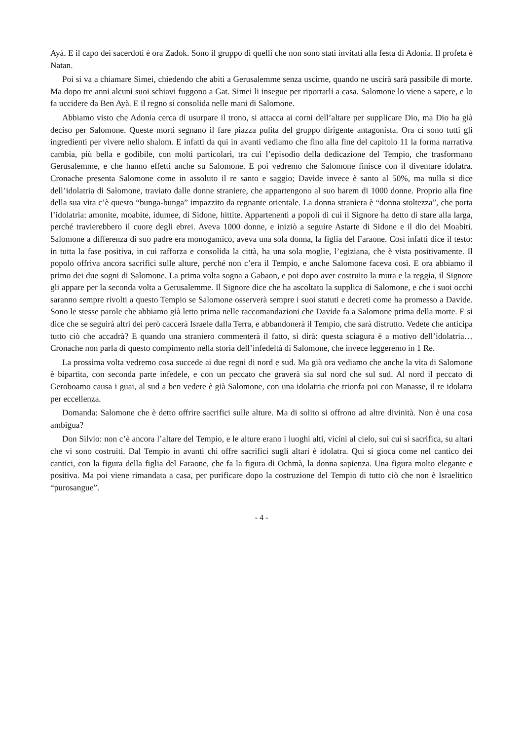Ayà. E il capo dei sacerdoti è ora Zadok. Sono il gruppo di quelli che non sono stati invitati alla festa di Adonia. Il profeta è Natan.
Poi si va a chiamare Simei, chiedendo che abiti a Gerusalemme senza uscirne, quando ne uscirà sarà passibile di morte. Ma dopo tre anni alcuni suoi schiavi fuggono a Gat. Simei li insegue per riportarli a casa. Salomone lo viene a sapere, e lo fa uccidere da Ben Ayà. E il regno si consolida nelle mani di Salomone.
Abbiamo visto che Adonia cerca di usurpare il trono, si attacca ai corni dell’altare per supplicare Dio, ma Dio ha già deciso per Salomone. Queste morti segnano il fare piazza pulita del gruppo dirigente antagonista. Ora ci sono tutti gli ingredienti per vivere nello shalom. E infatti da qui in avanti vediamo che fino alla fine del capitolo 11 la forma narrativa cambia, più bella e godibile, con molti particolari, tra cui l’episodio della dedicazione del Tempio, che trasformano Gerusalemme, e che hanno effetti anche su Salomone. E poi vedremo che Salomone finisce con il diventare idolatra. Cronache presenta Salomone come in assoluto il re santo e saggio; Davide invece è santo al 50%, ma nulla si dice dell’idolatria di Salomone, traviato dalle donne straniere, che appartengono al suo harem di 1000 donne. Proprio alla fine della sua vita c’è questo “bunga-bunga” impazzito da regnante orientale. La donna straniera è “donna stoltezza”, che porta l’idolatria: amonite, moabite, idumee, di Sidone, hittite. Appartenenti a popoli di cui il Signore ha detto di stare alla larga, perché travierebbero il cuore degli ebrei. Aveva 1000 donne, e iniziò a seguire Astarte di Sidone e il dio dei Moabiti. Salomone a differenza di suo padre era monogamico, aveva una sola donna, la figlia del Faraone. Così infatti dice il testo: in tutta la fase positiva, in cui rafforza e consolida la città, ha una sola moglie, l’egiziana, che è vista positivamente. Il popolo offriva ancora sacrifici sulle alture, perché non c’era il Tempio, e anche Salomone faceva così. E ora abbiamo il primo dei due sogni di Salomone. La prima volta sogna a Gabaon, e poi dopo aver costruito la mura e la reggia, il Signore gli appare per la seconda volta a Gerusalemme. Il Signore dice che ha ascoltato la supplica di Salomone, e che i suoi occhi saranno sempre rivolti a questo Tempio se Salomone osserverà sempre i suoi statuti e decreti come ha promesso a Davide. Sono le stesse parole che abbiamo già letto prima nelle raccomandazioni che Davide fa a Salomone prima della morte. E si dice che se seguirà altri dei però caccerà Israele dalla Terra, e abbandonerà il Tempio, che sarà distrutto. Vedete che anticipa tutto ciò che accadrà? E quando una straniero commenterà il fatto, si dirà: questa sciagura è a motivo dell’idolatria… Cronache non parla di questo compimento nella storia dell’infedeltà di Salomone, che invece leggeremo in 1 Re.
La prossima volta vedremo cosa succede ai due regni di nord e sud. Ma già ora vediamo che anche la vita di Salomone è bipartita, con seconda parte infedele, e con un peccato che graverà sia sul nord che sul sud. Al nord il peccato di Geroboamo causa i guai, al sud a ben vedere è già Salomone, con una idolatria che trionfa poi con Manasse, il re idolatra per eccellenza.
Domanda: Salomone che è detto offrire sacrifici sulle alture. Ma di solito si offrono ad altre divinità. Non è una cosa ambigua?
Don Silvio: non c’è ancora l’altare del Tempio, e le alture erano i luoghi alti, vicini al cielo, sui cui si sacrifica, su altari che vi sono costruiti. Dal Tempio in avanti chi offre sacrifici sugli altari è idolatra. Qui si gioca come nel cantico dei cantici, con la figura della figlia del Faraone, che fa la figura di Ochmà, la donna sapienza. Una figura molto elegante e positiva. Ma poi viene rimandata a casa, per purificare dopo la costruzione del Tempio di tutto ciò che non è Israelitico “purosangue”.
- 4 -